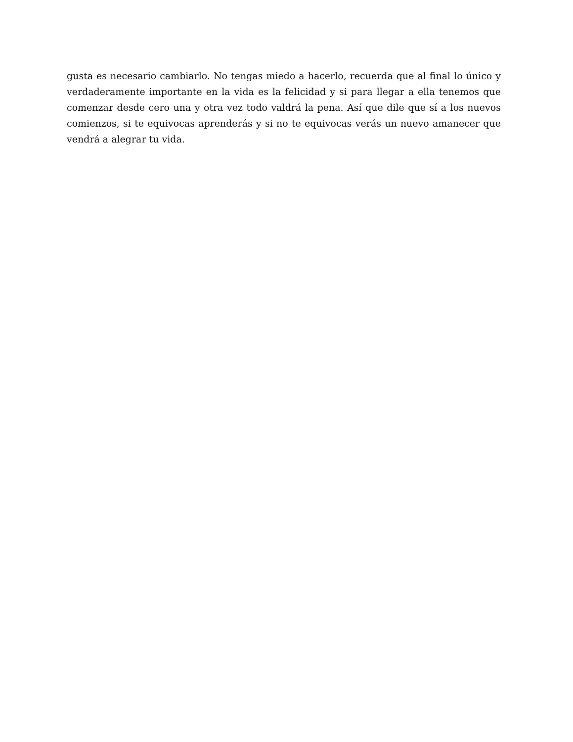gusta es necesario cambiarlo. No tengas miedo a hacerlo, recuerda que al final lo único y verdaderamente importante en la vida es la felicidad y si para llegar a ella tenemos que comenzar desde cero una y otra vez todo valdrá la pena. Así que dile que sí a los nuevos comienzos, si te equivocas aprenderás y si no te equivocas verás un nuevo amanecer que vendrá a alegrar tu vida.